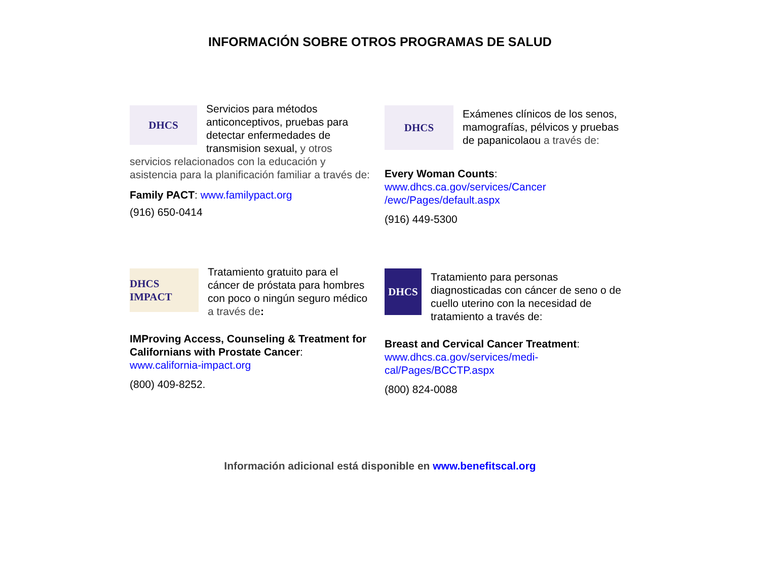INFORMACIÓN SOBRE OTROS PROGRAMAS DE SALUD
DHCS
Servicios para métodos anticonceptivos, pruebas para detectar enfermedades de transmision sexual, y otros servicios relacionados con la educación y asistencia para la planificación familiar a través de:
Family PACT: www.familypact.org
(916) 650-0414
DHCS
Exámenes clínicos de los senos, mamografías, pélvicos y pruebas de papanicolaou a través de:
Every Woman Counts:
www.dhcs.ca.gov/services/Cancer
/ewc/Pages/default.aspx
(916) 449-5300
DHCS IMPACT
Tratamiento gratuito para el cáncer de próstata para hombres con poco o ningún seguro médico a través de:
IMProving Access, Counseling & Treatment for Californians with Prostate Cancer:
www.california-impact.org
(800) 409-8252.
DHCS
Tratamiento para personas diagnosticadas con cáncer de seno o de cuello uterino con la necesidad de tratamiento a través de:
Breast and Cervical Cancer Treatment:
www.dhcs.ca.gov/services/medi-
cal/Pages/BCCTP.aspx
(800) 824-0088
Información adicional está disponible en www.benefitscal.org